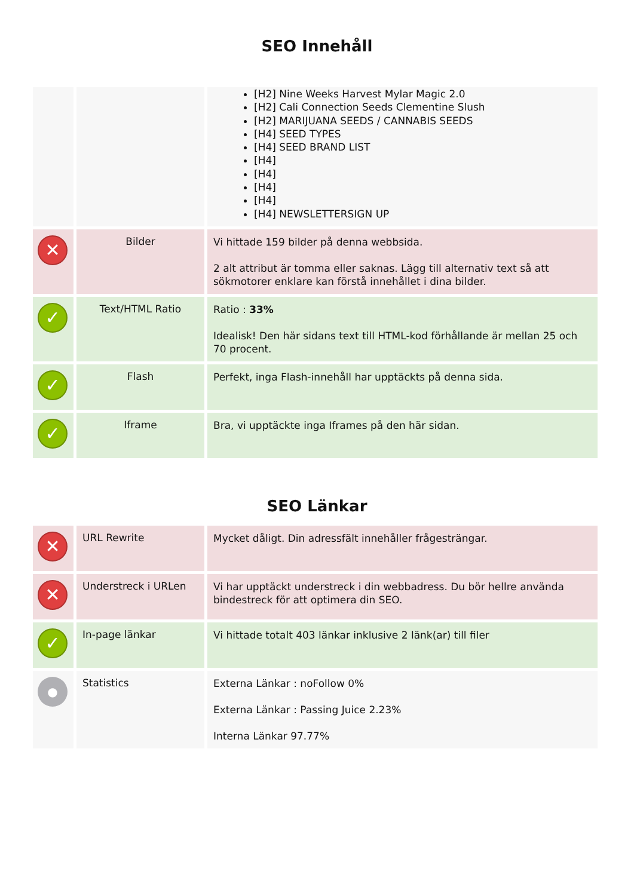SEO Innehåll
| | | [H2] Nine Weeks Harvest Mylar Magic 2.0 [H2] Cali Connection Seeds Clementine Slush [H2] MARIJUANA SEEDS / CANNABIS SEEDS [H4] SEED TYPES [H4] SEED BRAND LIST [H4] [H4] [H4] [H4] [H4] NEWSLETTERSIGN UP |
| ✕ | Bilder | Vi hittade 159 bilder på denna webbsida. 2 alt attribut är tomma eller saknas. Lägg till alternativ text så att sökmotorer enklare kan förstå innehållet i dina bilder. |
| ✓ | Text/HTML Ratio | Ratio : 33% Idealisk! Den här sidans text till HTML-kod förhållande är mellan 25 och 70 procent. |
| ✓ | Flash | Perfekt, inga Flash-innehåll har upptäckts på denna sida. |
| ✓ | Iframe | Bra, vi upptäckte inga Iframes på den här sidan. |
SEO Länkar
| ✕ | URL Rewrite | Mycket dåligt. Din adressfält innehåller frågesträngar. |
| ✕ | Understreck i URLen | Vi har upptäckt understreck i din webbadress. Du bör hellre använda bindestreck för att optimera din SEO. |
| ✓ | In-page länkar | Vi hittade totalt 403 länkar inklusive 2 länk(ar) till filer |
| ● | Statistics | Externa Länkar : noFollow 0% Externa Länkar : Passing Juice 2.23% Interna Länkar 97.77% |